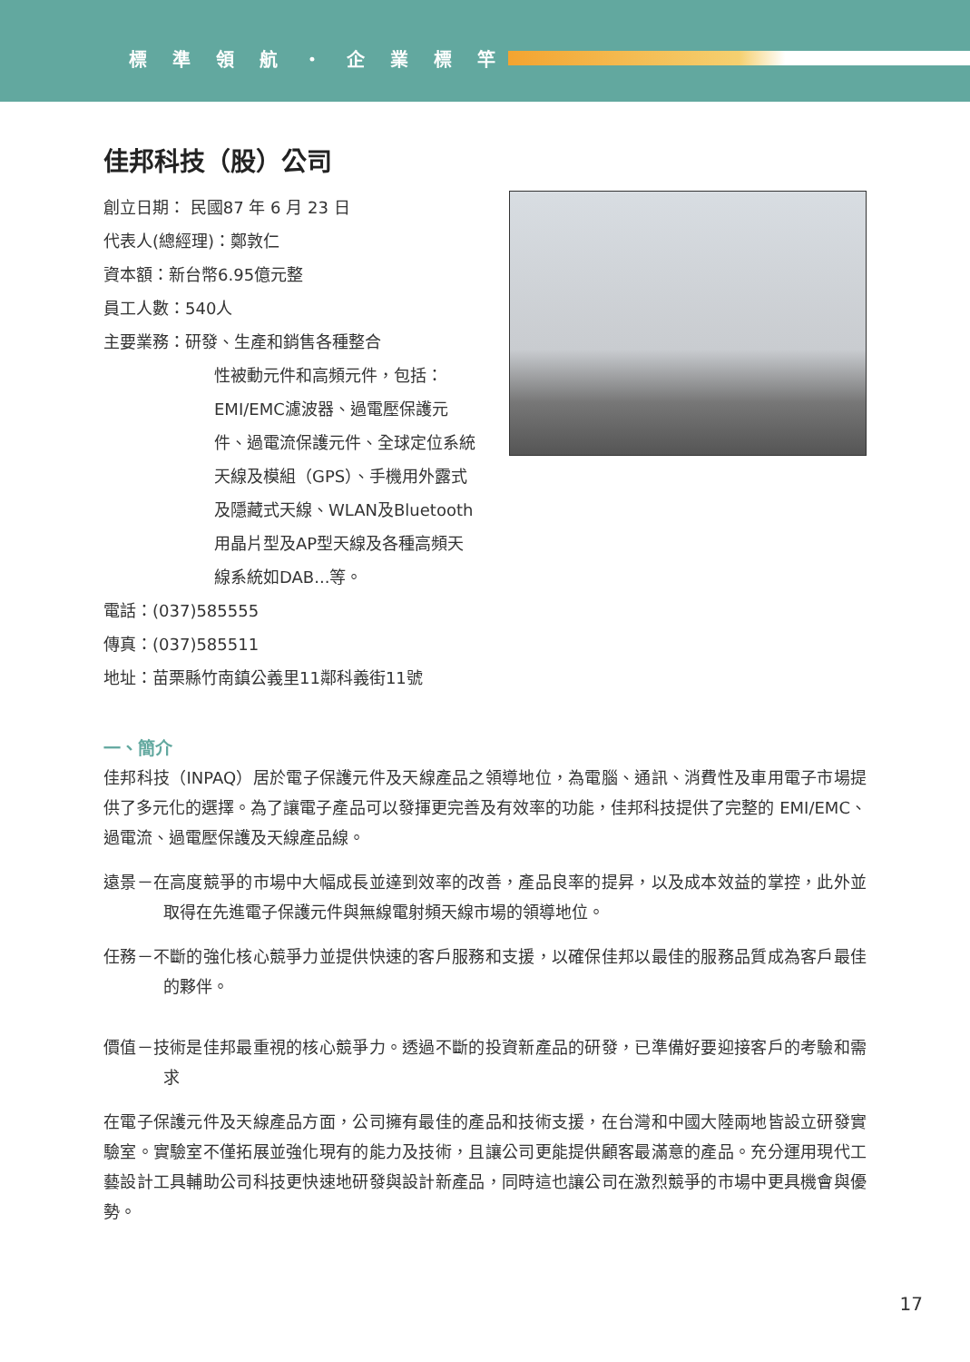標準領航・企業標竿
佳邦科技（股）公司
創立日期： 民國87 年 6 月 23 日
代表人(總經理)：鄭敦仁
資本額：新台幣6.95億元整
員工人數：540人
主要業務：研發、生產和銷售各種整合
性被動元件和高頻元件，包括：EMI/EMC濾波器、過電壓保護元件、過電流保護元件、全球定位系統天線及模組（GPS）、手機用外露式及隱藏式天線、WLAN及Bluetooth用晶片型及AP型天線及各種高頻天線系統如DAB...等。
電話：(037)585555
傳真：(037)585511
地址：苗栗縣竹南鎮公義里11鄰科義街11號
一、簡介
佳邦科技（INPAQ）居於電子保護元件及天線產品之領導地位，為電腦、通訊、消費性及車用電子市場提供了多元化的選擇。為了讓電子產品可以發揮更完善及有效率的功能，佳邦科技提供了完整的 EMI/EMC、過電流、過電壓保護及天線產品線。
遠景－在高度競爭的市場中大幅成長並達到效率的改善，產品良率的提昇，以及成本效益的掌控，此外並取得在先進電子保護元件與無線電射頻天線市場的領導地位。
任務－不斷的強化核心競爭力並提供快速的客戶服務和支援，以確保佳邦以最佳的服務品質成為客戶最佳的夥伴。
價值－技術是佳邦最重視的核心競爭力。透過不斷的投資新產品的研發，已準備好要迎接客戶的考驗和需求
在電子保護元件及天線產品方面，公司擁有最佳的產品和技術支援，在台灣和中國大陸兩地皆設立研發實驗室。實驗室不僅拓展並強化現有的能力及技術，且讓公司更能提供顧客最滿意的產品。充分運用現代工藝設計工具輔助公司科技更快速地研發與設計新產品，同時這也讓公司在激烈競爭的市場中更具機會與優勢。
17